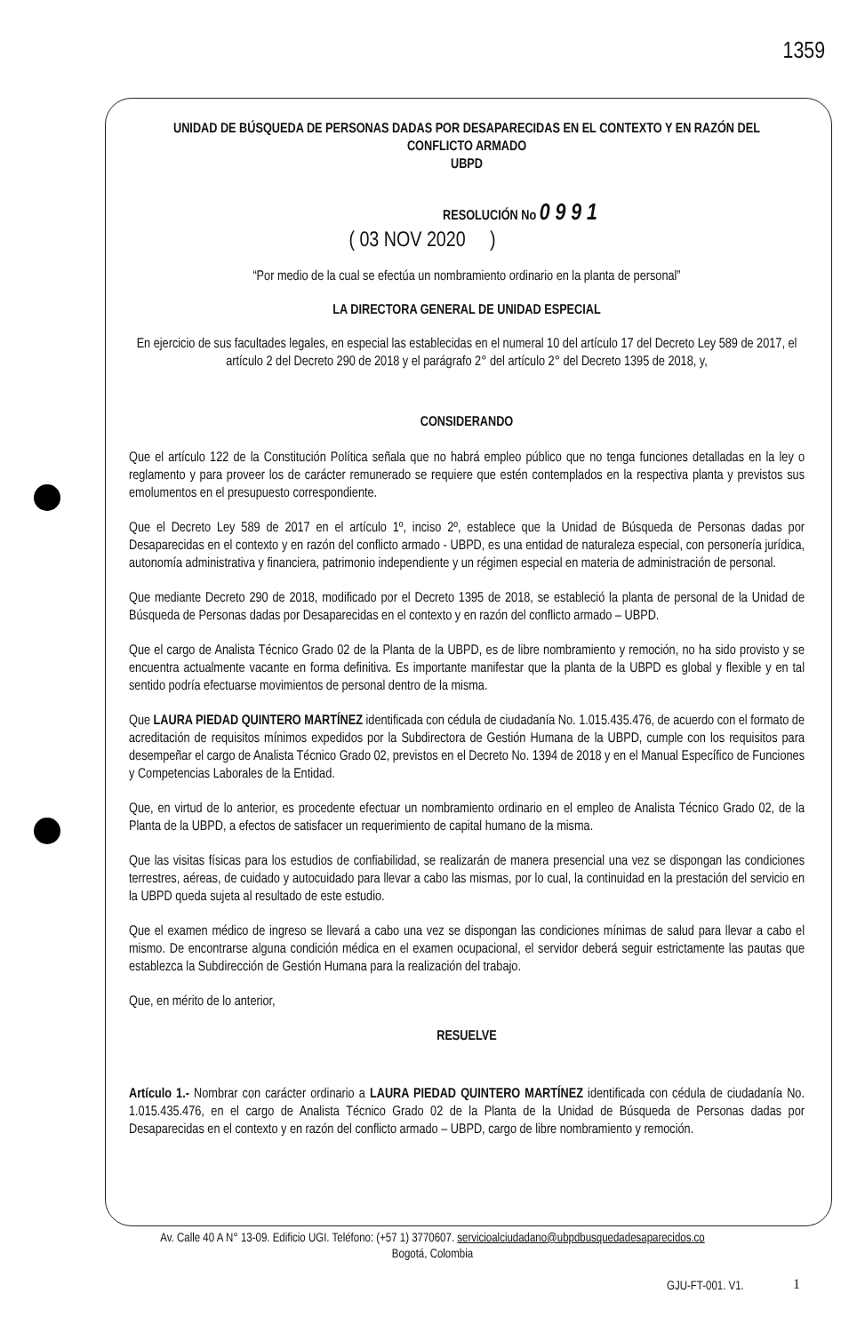1359
UNIDAD DE BÚSQUEDA DE PERSONAS DADAS POR DESAPARECIDAS EN EL CONTEXTO Y EN RAZÓN DEL
CONFLICTO ARMADO
UBPD
RESOLUCIÓN No 0 9 9 1
( 03 NOV 2020 )
“Por medio de la cual se efectúa un nombramiento ordinario en la planta de personal”
LA DIRECTORA GENERAL DE UNIDAD ESPECIAL
En ejercicio de sus facultades legales, en especial las establecidas en el numeral 10 del artículo 17 del Decreto Ley 589 de 2017, el artículo 2 del Decreto 290 de 2018 y el parágrafo 2° del artículo 2° del Decreto 1395 de 2018, y,
CONSIDERANDO
Que el artículo 122 de la Constitución Política señala que no habrá empleo público que no tenga funciones detalladas en la ley o reglamento y para proveer los de carácter remunerado se requiere que estén contemplados en la respectiva planta y previstos sus emolumentos en el presupuesto correspondiente.
Que el Decreto Ley 589 de 2017 en el artículo 1º, inciso 2º, establece que la Unidad de Búsqueda de Personas dadas por Desaparecidas en el contexto y en razón del conflicto armado - UBPD, es una entidad de naturaleza especial, con personería jurídica, autonomía administrativa y financiera, patrimonio independiente y un régimen especial en materia de administración de personal.
Que mediante Decreto 290 de 2018, modificado por el Decreto 1395 de 2018, se estableció la planta de personal de la Unidad de Búsqueda de Personas dadas por Desaparecidas en el contexto y en razón del conflicto armado – UBPD.
Que el cargo de Analista Técnico Grado 02 de la Planta de la UBPD, es de libre nombramiento y remoción, no ha sido provisto y se encuentra actualmente vacante en forma definitiva. Es importante manifestar que la planta de la UBPD es global y flexible y en tal sentido podría efectuarse movimientos de personal dentro de la misma.
Que LAURA PIEDAD QUINTERO MARTÍNEZ identificada con cédula de ciudadanía No. 1.015.435.476, de acuerdo con el formato de acreditación de requisitos mínimos expedidos por la Subdirectora de Gestión Humana de la UBPD, cumple con los requisitos para desempeñar el cargo de Analista Técnico Grado 02, previstos en el Decreto No. 1394 de 2018 y en el Manual Específico de Funciones y Competencias Laborales de la Entidad.
Que, en virtud de lo anterior, es procedente efectuar un nombramiento ordinario en el empleo de Analista Técnico Grado 02, de la Planta de la UBPD, a efectos de satisfacer un requerimiento de capital humano de la misma.
Que las visitas físicas para los estudios de confiabilidad, se realizarán de manera presencial una vez se dispongan las condiciones terrestres, aéreas, de cuidado y autocuidado para llevar a cabo las mismas, por lo cual, la continuidad en la prestación del servicio en la UBPD queda sujeta al resultado de este estudio.
Que el examen médico de ingreso se llevará a cabo una vez se dispongan las condiciones mínimas de salud para llevar a cabo el mismo. De encontrarse alguna condición médica en el examen ocupacional, el servidor deberá seguir estrictamente las pautas que establezca la Subdirección de Gestión Humana para la realización del trabajo.
Que, en mérito de lo anterior,
RESUELVE
Artículo 1.- Nombrar con carácter ordinario a LAURA PIEDAD QUINTERO MARTÍNEZ identificada con cédula de ciudadanía No. 1.015.435.476, en el cargo de Analista Técnico Grado 02 de la Planta de la Unidad de Búsqueda de Personas dadas por Desaparecidas en el contexto y en razón del conflicto armado – UBPD, cargo de libre nombramiento y remoción.
Av. Calle 40 A N° 13-09. Edificio UGI. Teléfono: (+57 1) 3770607. servicioalciudadano@ubpdbusquedadesaparecidos.co
Bogotá, Colombia
GJU-FT-001. V1. 1